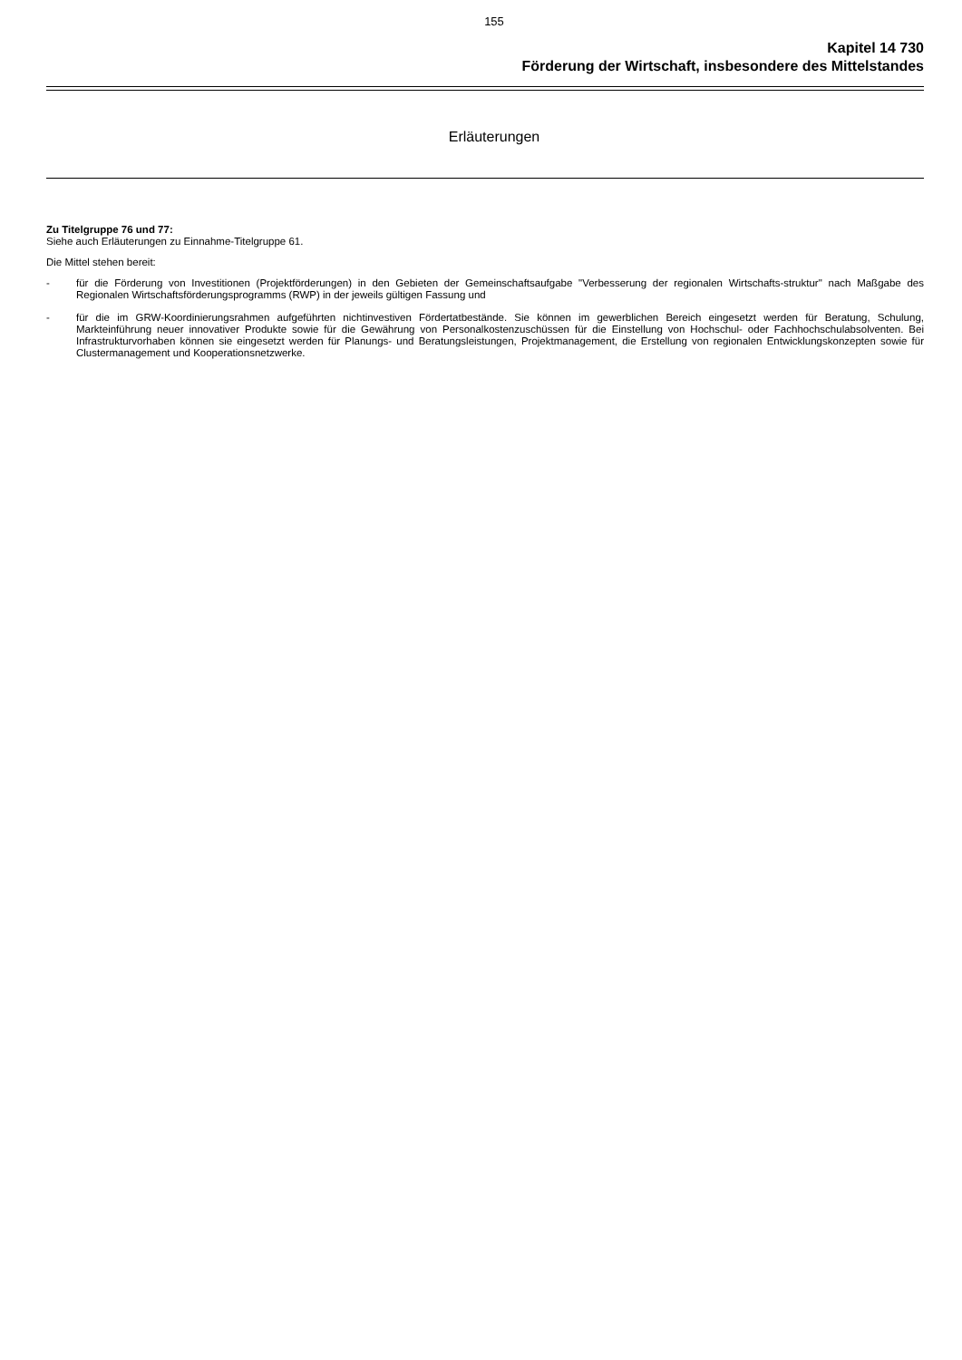155
Kapitel 14 730
Förderung der Wirtschaft, insbesondere des Mittelstandes
Erläuterungen
Zu Titelgruppe 76 und 77:
Siehe auch Erläuterungen zu Einnahme-Titelgruppe 61.
Die Mittel stehen bereit:
- für die Förderung von Investitionen (Projektförderungen) in den Gebieten der Gemeinschaftsaufgabe "Verbesserung der regionalen Wirtschafts-struktur" nach Maßgabe des Regionalen Wirtschaftsförderungsprogramms (RWP) in der jeweils gültigen Fassung und
- für die im GRW-Koordinierungsrahmen aufgeführten nichtinvestiven Fördertatbestände. Sie können im gewerblichen Bereich eingesetzt werden für Beratung, Schulung, Markteinführung neuer innovativer Produkte sowie für die Gewährung von Personalkostenzuschüssen für die Einstellung von Hochschul- oder Fachhochschulabsolventen. Bei Infrastrukturvorhaben können sie eingesetzt werden für Planungs- und Beratungsleistungen, Projektmanagement, die Erstellung von regionalen Entwicklungskonzepten sowie für Clustermanagement und Kooperationsnetzwerke.